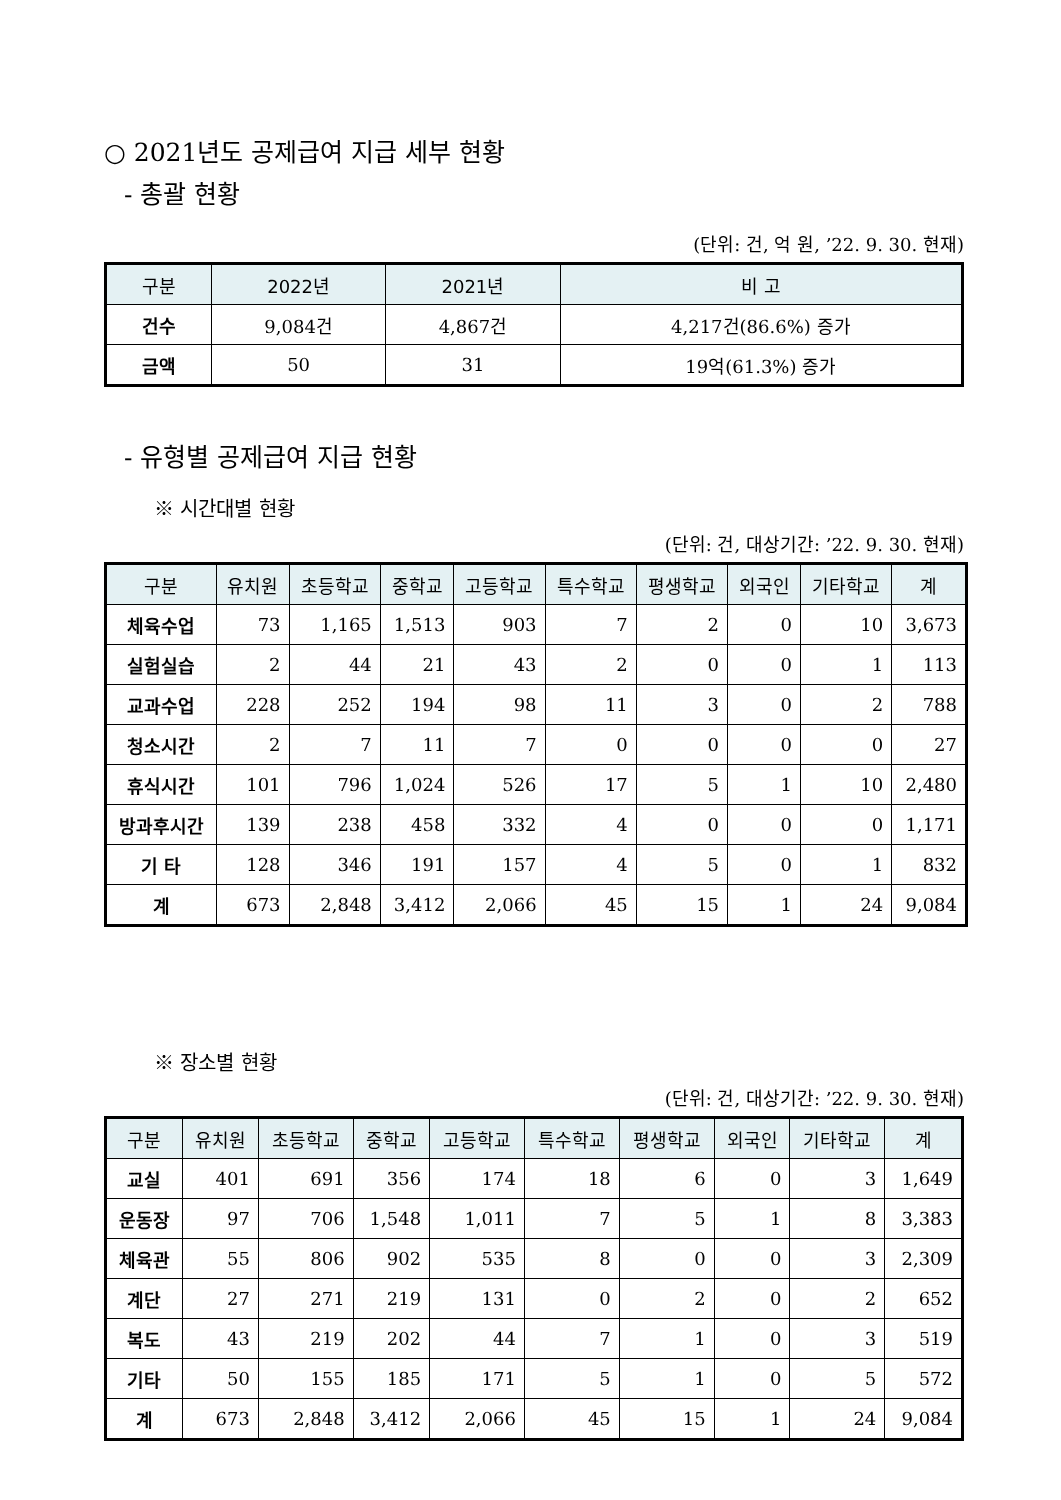○ 2021년도 공제급여 지급 세부 현황
- 총괄 현황
(단위: 건, 억 원, ’22. 9. 30. 현재)
| 구분 | 2022년 | 2021년 | 비 고 |
| --- | --- | --- | --- |
| 건수 | 9,084건 | 4,867건 | 4,217건(86.6%) 증가 |
| 금액 | 50 | 31 | 19억(61.3%) 증가 |
- 유형별 공제급여 지급 현황
※ 시간대별 현황
(단위: 건, 대상기간: ’22. 9. 30. 현재)
| 구분 | 유치원 | 초등학교 | 중학교 | 고등학교 | 특수학교 | 평생학교 | 외국인 | 기타학교 | 계 |
| --- | --- | --- | --- | --- | --- | --- | --- | --- | --- |
| 체육수업 | 73 | 1,165 | 1,513 | 903 | 7 | 2 | 0 | 10 | 3,673 |
| 실험실습 | 2 | 44 | 21 | 43 | 2 | 0 | 0 | 1 | 113 |
| 교과수업 | 228 | 252 | 194 | 98 | 11 | 3 | 0 | 2 | 788 |
| 청소시간 | 2 | 7 | 11 | 7 | 0 | 0 | 0 | 0 | 27 |
| 휴식시간 | 101 | 796 | 1,024 | 526 | 17 | 5 | 1 | 10 | 2,480 |
| 방과후시간 | 139 | 238 | 458 | 332 | 4 | 0 | 0 | 0 | 1,171 |
| 기 타 | 128 | 346 | 191 | 157 | 4 | 5 | 0 | 1 | 832 |
| 계 | 673 | 2,848 | 3,412 | 2,066 | 45 | 15 | 1 | 24 | 9,084 |
※ 장소별 현황
(단위: 건, 대상기간: ’22. 9. 30. 현재)
| 구분 | 유치원 | 초등학교 | 중학교 | 고등학교 | 특수학교 | 평생학교 | 외국인 | 기타학교 | 계 |
| --- | --- | --- | --- | --- | --- | --- | --- | --- | --- |
| 교실 | 401 | 691 | 356 | 174 | 18 | 6 | 0 | 3 | 1,649 |
| 운동장 | 97 | 706 | 1,548 | 1,011 | 7 | 5 | 1 | 8 | 3,383 |
| 체육관 | 55 | 806 | 902 | 535 | 8 | 0 | 0 | 3 | 2,309 |
| 계단 | 27 | 271 | 219 | 131 | 0 | 2 | 0 | 2 | 652 |
| 복도 | 43 | 219 | 202 | 44 | 7 | 1 | 0 | 3 | 519 |
| 기타 | 50 | 155 | 185 | 171 | 5 | 1 | 0 | 5 | 572 |
| 계 | 673 | 2,848 | 3,412 | 2,066 | 45 | 15 | 1 | 24 | 9,084 |